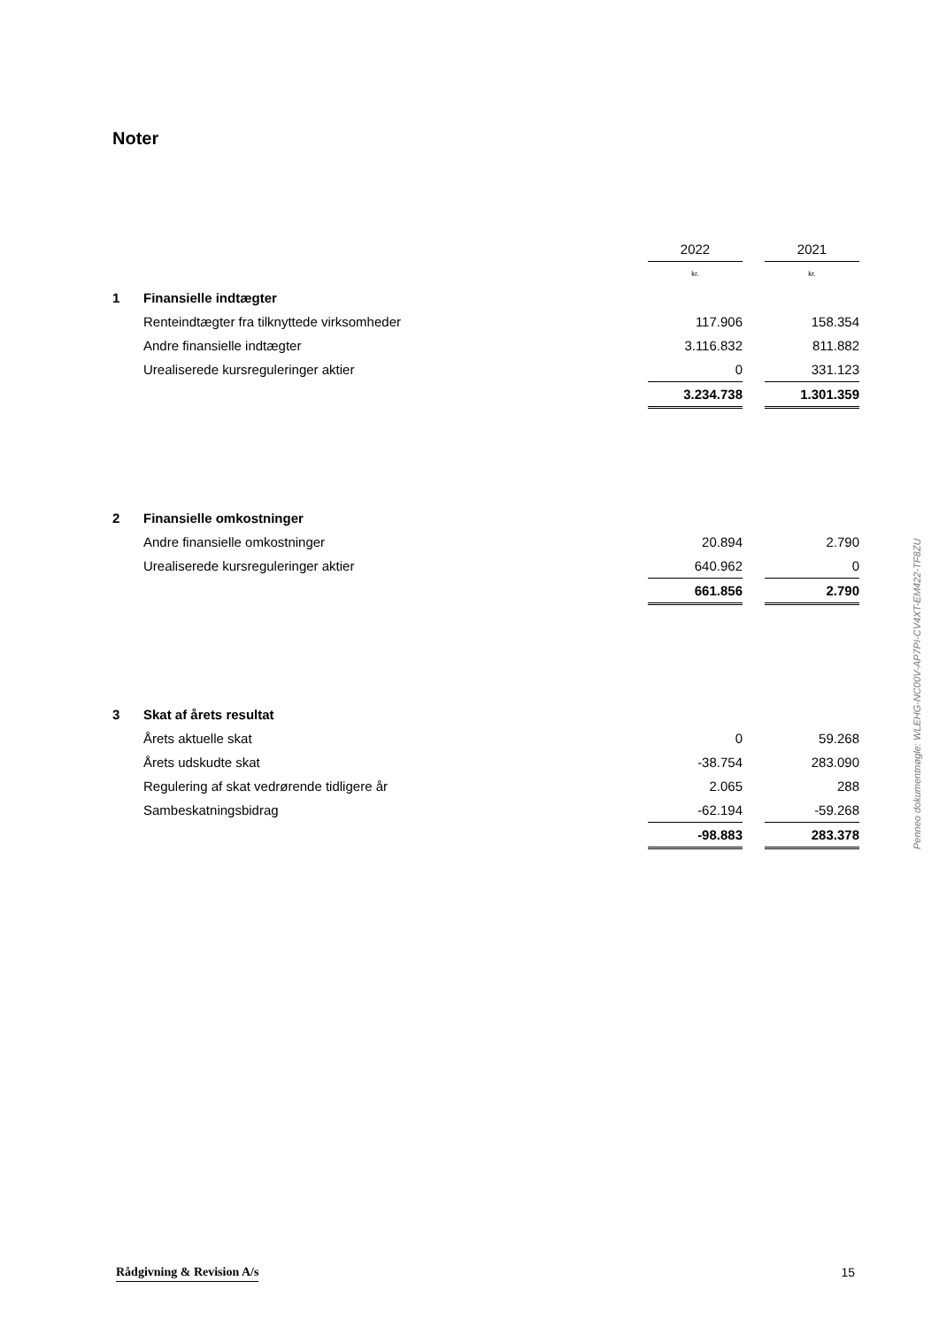Noter
| | | 2022 | | 2021 |
| | | kr. | | kr. |
| 1 | Finansielle indtægter | | | |
| | Renteindtægter fra tilknyttede virksomheder | 117.906 | | 158.354 |
| | Andre finansielle indtægter | 3.116.832 | | 811.882 |
| | Urealiserede kursreguleringer aktier | 0 | | 331.123 |
| | | 3.234.738 | | 1.301.359 |
| 2 | Finansielle omkostninger | | | |
| | Andre finansielle omkostninger | 20.894 | | 2.790 |
| | Urealiserede kursreguleringer aktier | 640.962 | | 0 |
| | | 661.856 | | 2.790 |
| 3 | Skat af årets resultat | | | |
| | Årets aktuelle skat | 0 | | 59.268 |
| | Årets udskudte skat | -38.754 | | 283.090 |
| | Regulering af skat vedrørende tidligere år | 2.065 | | 288 |
| | Sambeskatningsbidrag | -62.194 | | -59.268 |
| | | -98.883 | | 283.378 |
Penneo dokumentnøgle: WLEHG-NC00V-AP7PI-CV4XT-EM422-TF8ZU
Rådgivning & Revision A/s 15